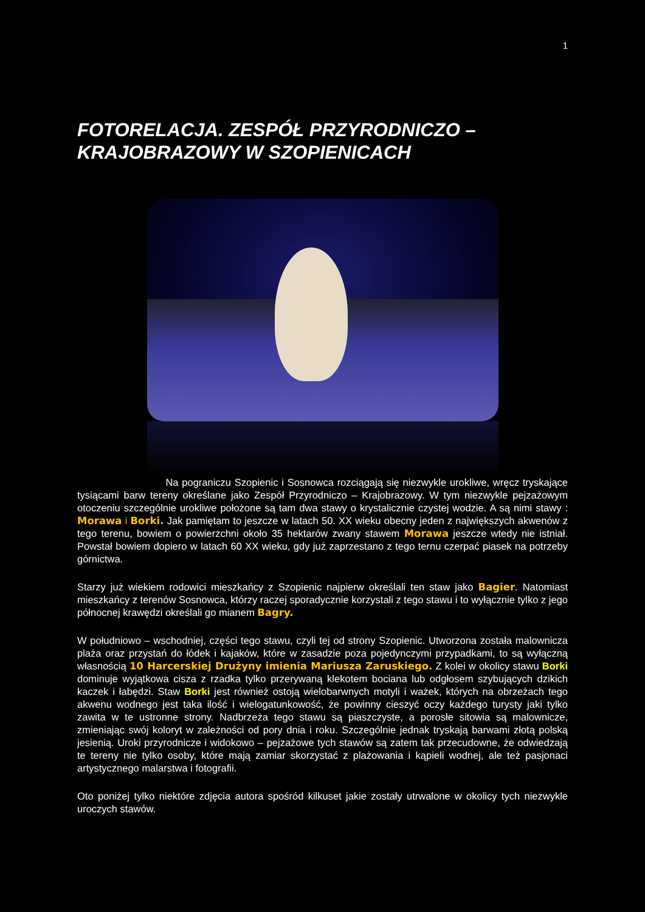1
FOTORELACJA. ZESPÓŁ PRZYRODNICZO – KRAJOBRAZOWY W SZOPIENICACH
Na pograniczu Szopienic i Sosnowca rozciągają się niezwykle urokliwe, wręcz tryskające tysiącami barw tereny określane jako Zespół Przyrodniczo – Krajobrazowy. W tym niezwykle pejzażowym otoczeniu szczególnie urokliwe położone są tam dwa stawy o krystalicznie czystej wodzie. A są nimi stawy : Morawa i Borki. Jak pamiętam to jeszcze w latach 50. XX wieku obecny jeden z największych akwenów z tego terenu, bowiem o powierzchni około 35 hektarów zwany stawem Morawa jeszcze wtedy nie istniał. Powstał bowiem dopiero w latach 60 XX wieku, gdy już zaprzestano z tego ternu czerpać piasek na potrzeby górnictwa.
Starzy już wiekiem rodowici mieszkańcy z Szopienic najpierw określali ten staw jako Bagier. Natomiast mieszkańcy z terenów Sosnowca, którzy raczej sporadycznie korzystali z tego stawu i to wyłącznie tylko z jego północnej krawędzi określali go mianem Bagry.
W południowo – wschodniej, części tego stawu, czyli tej od strony Szopienic. Utworzona została malownicza plaża oraz przystań do łódek i kajaków, które w zasadzie poza pojedynczymi przypadkami, to są wyłączną własnością 10 Harcerskiej Drużyny imienia Mariusza Zaruskiego. Z kolei w okolicy stawu Borki dominuje wyjątkowa cisza z rzadka tylko przerywaną klekotem bociana lub odgłosem szybujących dzikich kaczek i łabędzi. Staw Borki jest również ostoją wielobarwnych motyli i ważek, których na obrzeżach tego akwenu wodnego jest taka ilość i wielogatunkowość, że powinny cieszyć oczy każdego turysty jaki tylko zawita w te ustronne strony. Nadbrzeża tego stawu są piaszczyste, a porosłe sitowia są malownicze, zmieniając swój koloryt w zależności od pory dnia i roku. Szczególnie jednak tryskają barwami złotą polską jesienią. Uroki przyrodnicze i widokowo – pejzażowe tych stawów są zatem tak przecudowne, że odwiedzają te tereny nie tylko osoby, które mają zamiar skorzystać z plażowania i kąpieli wodnej, ale też pasjonaci artystycznego malarstwa i fotografii.
Oto poniżej tylko niektóre zdjęcia autora spośród kilkuset jakie zostały utrwalone w okolicy tych niezwykle uroczych stawów.